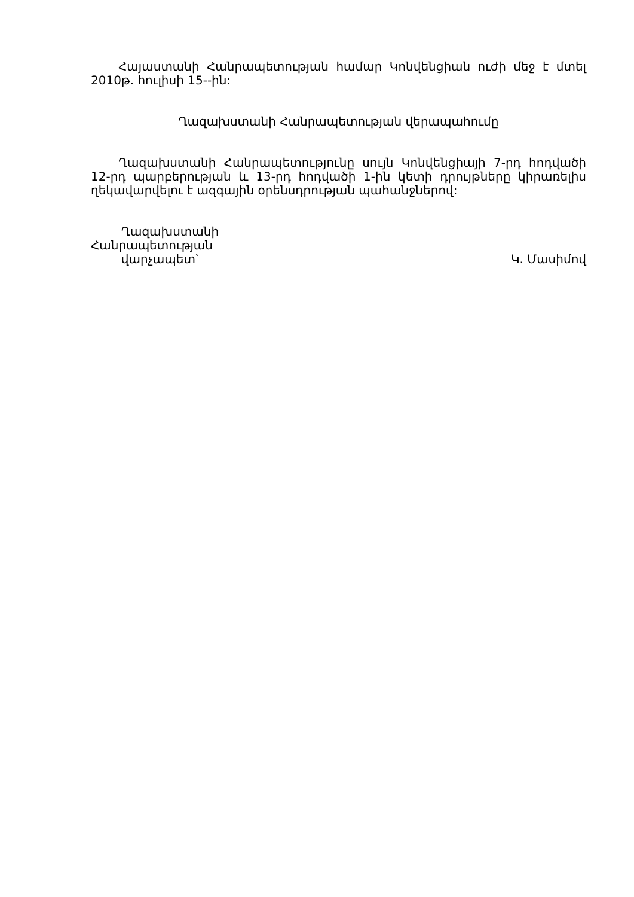Հայաստանի Հանրապետության համար Կոնվենցիան ուժի մեջ է մտել 2010թ. հուլիսի 15--ին:
Ղազախստանի Հանրապետության վերապահումը
Ղազախստանի Հանրապետությունը սույն Կոնվենցիայի 7-րդ հոդվածի 12-րդ պարբերության և 13-րդ հոդվածի 1-ին կետի դրույթները կիրառելիս ղեկավարվելու է ազգային օրենսդրության պահանջներով:
Ղազախստանի
Հանրապետության
վարչապետ՝
Կ. Մասիմով